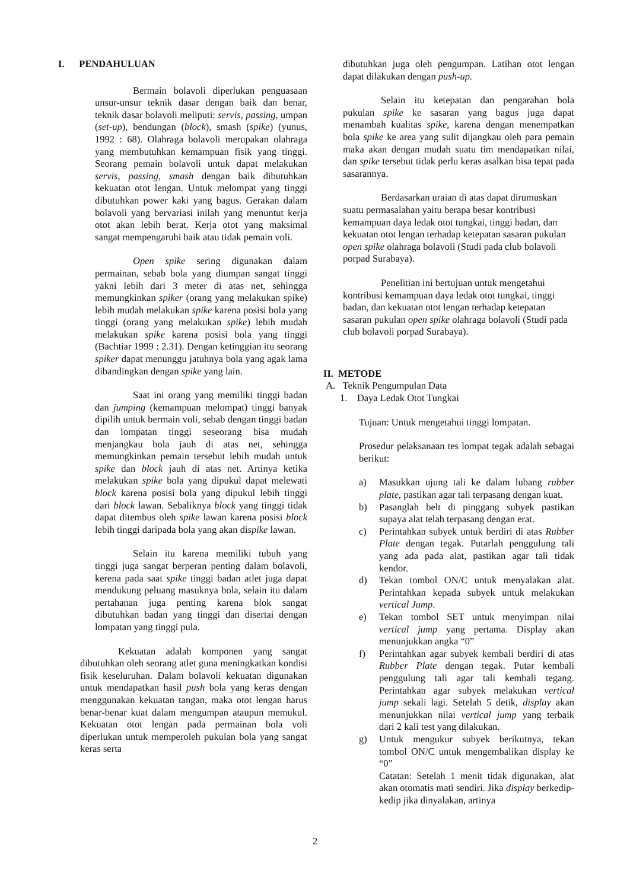I. PENDAHULUAN
Bermain bolavoli diperlukan penguasaan unsur-unsur teknik dasar dengan baik dan benar, teknik dasar bolavoli meliputi: servis, passing, umpan (set-up), bendungan (block), smash (spike) (yunus, 1992 : 68). Olahraga bolavoli merupakan olahraga yang membutuhkan kemampuan fisik yang tinggi. Seorang pemain bolavoli untuk dapat melakukan servis, passing, smash dengan baik dibutuhkan kekuatan otot lengan. Untuk melompat yang tinggi dibutuhkan power kaki yang bagus. Gerakan dalam bolavoli yang bervariasi inilah yang menuntut kerja otot akan lebih berat. Kerja otot yang maksimal sangat mempengaruhi baik atau tidak pemain voli.
Open spike sering digunakan dalam permainan, sebab bola yang diumpan sangat tinggi yakni lebih dari 3 meter di atas net, sehingga memungkinkan spiker (orang yang melakukan spike) lebih mudah melakukan spike karena posisi bola yang tinggi (orang yang melakukan spike) lebih mudah melakukan spike karena posisi bola yang tinggi (Bachtiar 1999 : 2.31). Dengan ketinggian itu seorang spiker dapat menunggu jatuhnya bola yang agak lama dibandingkan dengan spike yang lain.
Saat ini orang yang memiliki tinggi badan dan jumping (kemampuan melompat) tinggi banyak dipilih untuk bermain voli, sebab dengan tinggi badan dan lompatan tinggi seseorang bisa mudah menjangkau bola jauh di atas net, sehingga memungkinkan pemain tersebut lebih mudah untuk spike dan block jauh di atas net. Artinya ketika melakukan spike bola yang dipukul dapat melewati block karena posisi bola yang dipukul lebih tinggi dari block lawan. Sebaliknya block yang tinggi tidak dapat ditembus oleh spike lawan karena posisi block lebih tinggi daripada bola yang akan dispike lawan.
Selain itu karena memiliki tubuh yang tinggi juga sangat berperan penting dalam bolavoli, kerena pada saat spike tinggi badan atlet juga dapat mendukung peluang masuknya bola, selain itu dalam pertahanan juga penting karena blok sangat dibutuhkan badan yang tinggi dan disertai dengan lompatan yang tinggi pula.
Kekuatan adalah komponen yang sangat dibutuhkan oleh seorang atlet guna meningkatkan kondisi fisik keseluruhan. Dalam bolavoli kekuatan digunakan untuk mendapatkan hasil push bola yang keras dengan menggunakan kekuatan tangan, maka otot lengan harus benar-benar kuat dalam mengumpan ataupun memukul. Kekuatan otot lengan pada permainan bola voli diperlukan untuk memperoleh pukulan bola yang sangat keras serta
dibutuhkan juga oleh pengumpan. Latihan otot lengan dapat dilakukan dengan push-up.
Selain itu ketepatan dan pengarahan bola pukulan spike ke sasaran yang bagus juga dapat menambah kualitas spike, karena dengan menempatkan bola spike ke area yang sulit dijangkau oleh para pemain maka akan dengan mudah suatu tim mendapatkan nilai, dan spike tersebut tidak perlu keras asalkan bisa tepat pada sasarannya.
Berdasarkan uraian di atas dapat dirumuskan suatu permasalahan yaitu berapa besar kontribusi kemampuan daya ledak otot tungkai, tinggi badan, dan kekuatan otot lengan terhadap ketepatan sasaran pukulan open spike olahraga bolavoli (Studi pada club bolavoli porpad Surabaya).
Penelitian ini bertujuan untuk mengetahui kontribusi kemampuan daya ledak otot tungkai, tinggi badan, dan kekuatan otot lengan terhadap ketepatan sasaran pukulan open spike olahraga bolavoli (Studi pada club bolavoli porpad Surabaya).
II. METODE
A. Teknik Pengumpulan Data
1. Daya Ledak Otot Tungkai
Tujuan: Untuk mengetahui tinggi lompatan.
Prosedur pelaksanaan tes lompat tegak adalah sebagai berikut:
a) Masukkan ujung tali ke dalam lubang rubber plate, pastikan agar tali terpasang dengan kuat.
b) Pasanglah belt di pinggang subyek pastikan supaya alat telah terpasang dengan erat.
c) Perintahkan subyek untuk berdiri di atas Rubber Plate dengan tegak. Putarlah penggulung tali yang ada pada alat, pastikan agar tali tidak kendor.
d) Tekan tombol ON/C untuk menyalakan alat. Perintahkan kepada subyek untuk melakukan vertical Jump.
e) Tekan tombol SET untuk menyimpan nilai vertical jump yang pertama. Display akan menunjukkan angka “0”
f) Perintahkan agar subyek kembali berdiri di atas Rubber Plate dengan tegak. Putar kembali penggulung tali agar tali kembali tegang. Perintahkan agar subyek melakukan vertical jump sekali lagi. Setelah 5 detik, display akan menunjukkan nilai vertical jump yang terbaik dari 2 kali test yang dilakukan.
g) Untuk mengukur subyek berikutnya, tekan tombol ON/C untuk mengembalikan display ke “0”
Catatan: Setelah 1 menit tidak digunakan, alat akan otomatis mati sendiri. Jika display berkedip-kedip jika dinyalakan, artinya
2